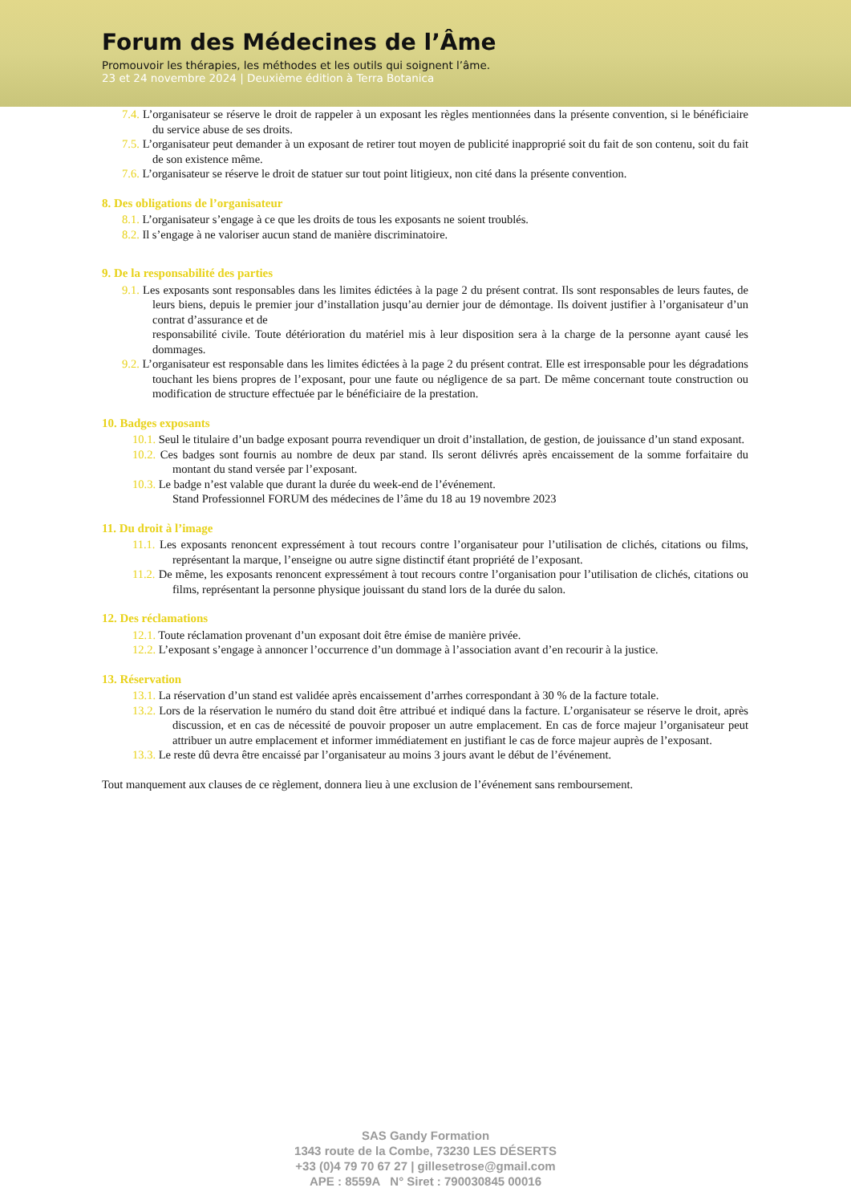Forum des Médecines de l’Âme
Promouvoir les thérapies, les méthodes et les outils qui soignent l’âme.
23 et 24 novembre 2024 | Deuxième édition à Terra Botanica
7.4. L’organisateur se réserve le droit de rappeler à un exposant les règles mentionnées dans la présente convention, si le bénéficiaire du service abuse de ses droits.
7.5. L’organisateur peut demander à un exposant de retirer tout moyen de publicité inapproprié soit du fait de son contenu, soit du fait de son existence même.
7.6. L’organisateur se réserve le droit de statuer sur tout point litigieux, non cité dans la présente convention.
8. Des obligations de l’organisateur
8.1. L’organisateur s’engage à ce que les droits de tous les exposants ne soient troublés.
8.2. Il s’engage à ne valoriser aucun stand de manière discriminatoire.
9. De la responsabilité des parties
9.1. Les exposants sont responsables dans les limites édictées à la page 2 du présent contrat. Ils sont responsables de leurs fautes, de leurs biens, depuis le premier jour d’installation jusqu’au dernier jour de démontage. Ils doivent justifier à l’organisateur d’un contrat d’assurance et de
responsabilité civile. Toute détérioration du matériel mis à leur disposition sera à la charge de la personne ayant causé les dommages.
9.2. L’organisateur est responsable dans les limites édictées à la page 2 du présent contrat. Elle est irresponsable pour les dégradations touchant les biens propres de l’exposant, pour une faute ou négligence de sa part. De même concernant toute construction ou modification de structure effectuée par le bénéficiaire de la prestation.
10. Badges exposants
10.1. Seul le titulaire d’un badge exposant pourra revendiquer un droit d’installation, de gestion, de jouissance d’un stand exposant.
10.2. Ces badges sont fournis au nombre de deux par stand. Ils seront délivrés après encaissement de la somme forfaitaire du montant du stand versée par l’exposant.
10.3. Le badge n’est valable que durant la durée du week-end de l’événement.
Stand Professionnel FORUM des médecines de l’âme du 18 au 19 novembre 2023
11. Du droit à l’image
11.1. Les exposants renoncent expressément à tout recours contre l’organisateur pour l’utilisation de clichés, citations ou films, représentant la marque, l’enseigne ou autre signe distinctif étant propriété de l’exposant.
11.2. De même, les exposants renoncent expressément à tout recours contre l’organisation pour l’utilisation de clichés, citations ou films, représentant la personne physique jouissant du stand lors de la durée du salon.
12. Des réclamations
12.1. Toute réclamation provenant d’un exposant doit être émise de manière privée.
12.2. L’exposant s’engage à annoncer l’occurrence d’un dommage à l’association avant d’en recourir à la justice.
13. Réservation
13.1. La réservation d’un stand est validée après encaissement d’arrhes correspondant à 30 % de la facture totale.
13.2. Lors de la réservation le numéro du stand doit être attribué et indiqué dans la facture. L’organisateur se réserve le droit, après discussion, et en cas de nécessité de pouvoir proposer un autre emplacement. En cas de force majeur l’organisateur peut attribuer un autre emplacement et informer immédiatement en justifiant le cas de force majeur auprès de l’exposant.
13.3. Le reste dû devra être encaissé par l’organisateur au moins 3 jours avant le début de l’événement.
Tout manquement aux clauses de ce règlement, donnera lieu à une exclusion de l’événement sans remboursement.
SAS Gandy Formation
1343 route de la Combe, 73230 LES DÉSERTS
+33 (0)4 79 70 67 27 | gillesetrose@gmail.com
APE : 8559A N° Siret : 790030845 00016